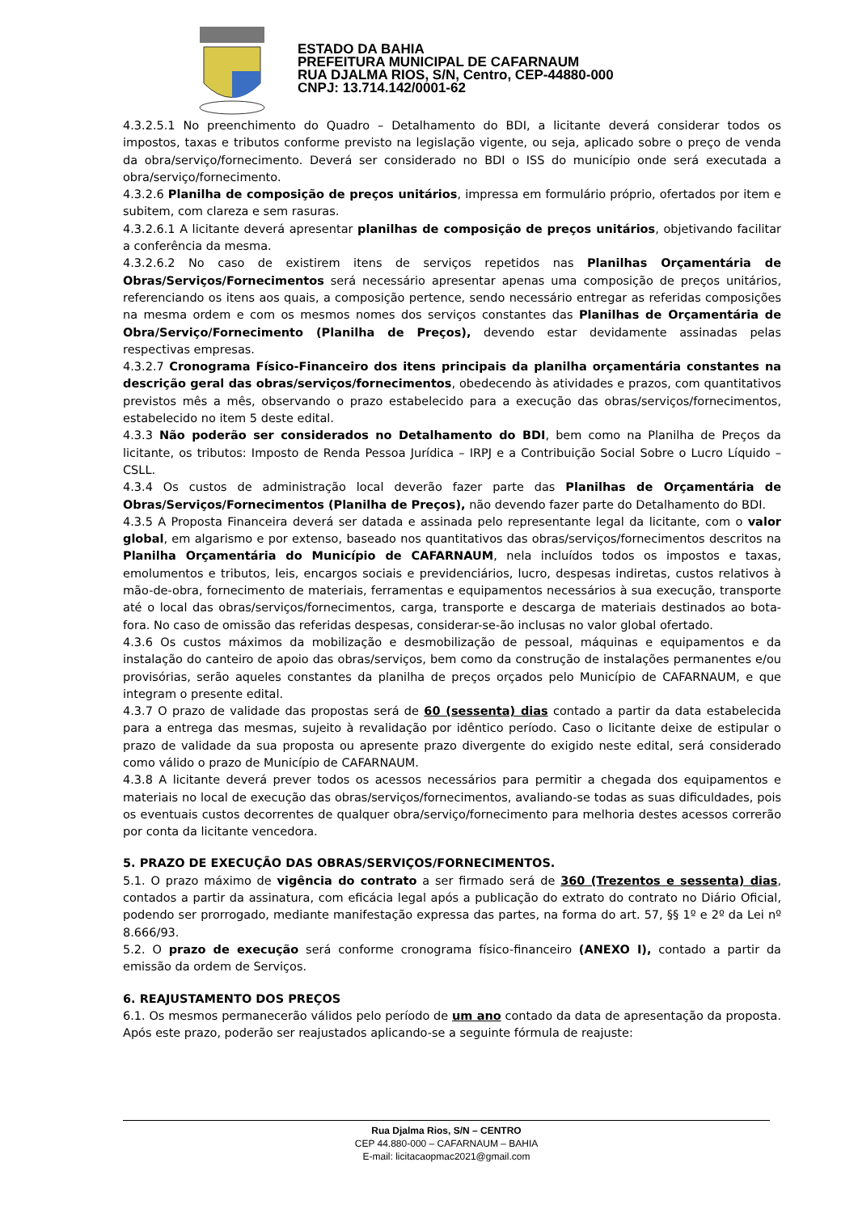ESTADO DA BAHIA
PREFEITURA MUNICIPAL DE CAFARNAUM
RUA DJALMA RIOS, S/N, Centro, CEP-44880-000
CNPJ: 13.714.142/0001-62
4.3.2.5.1 No preenchimento do Quadro – Detalhamento do BDI, a licitante deverá considerar todos os impostos, taxas e tributos conforme previsto na legislação vigente, ou seja, aplicado sobre o preço de venda da obra/serviço/fornecimento. Deverá ser considerado no BDI o ISS do município onde será executada a obra/serviço/fornecimento.
4.3.2.6 Planilha de composição de preços unitários, impressa em formulário próprio, ofertados por item e subitem, com clareza e sem rasuras.
4.3.2.6.1 A licitante deverá apresentar planilhas de composição de preços unitários, objetivando facilitar a conferência da mesma.
4.3.2.6.2 No caso de existirem itens de serviços repetidos nas Planilhas Orçamentária de Obras/Serviços/Fornecimentos será necessário apresentar apenas uma composição de preços unitários, referenciando os itens aos quais, a composição pertence, sendo necessário entregar as referidas composições na mesma ordem e com os mesmos nomes dos serviços constantes das Planilhas de Orçamentária de Obra/Serviço/Fornecimento (Planilha de Preços), devendo estar devidamente assinadas pelas respectivas empresas.
4.3.2.7 Cronograma Físico-Financeiro dos itens principais da planilha orçamentária constantes na descrição geral das obras/serviços/fornecimentos, obedecendo às atividades e prazos, com quantitativos previstos mês a mês, observando o prazo estabelecido para a execução das obras/serviços/fornecimentos, estabelecido no item 5 deste edital.
4.3.3 Não poderão ser considerados no Detalhamento do BDI, bem como na Planilha de Preços da licitante, os tributos: Imposto de Renda Pessoa Jurídica – IRPJ e a Contribuição Social Sobre o Lucro Líquido – CSLL.
4.3.4 Os custos de administração local deverão fazer parte das Planilhas de Orçamentária de Obras/Serviços/Fornecimentos (Planilha de Preços), não devendo fazer parte do Detalhamento do BDI.
4.3.5 A Proposta Financeira deverá ser datada e assinada pelo representante legal da licitante, com o valor global, em algarismo e por extenso, baseado nos quantitativos das obras/serviços/fornecimentos descritos na Planilha Orçamentária do Município de CAFARNAUM, nela incluídos todos os impostos e taxas, emolumentos e tributos, leis, encargos sociais e previdenciários, lucro, despesas indiretas, custos relativos à mão-de-obra, fornecimento de materiais, ferramentas e equipamentos necessários à sua execução, transporte até o local das obras/serviços/fornecimentos, carga, transporte e descarga de materiais destinados ao bota-fora. No caso de omissão das referidas despesas, considerar-se-ão inclusas no valor global ofertado.
4.3.6 Os custos máximos da mobilização e desmobilização de pessoal, máquinas e equipamentos e da instalação do canteiro de apoio das obras/serviços, bem como da construção de instalações permanentes e/ou provisórias, serão aqueles constantes da planilha de preços orçados pelo Município de CAFARNAUM, e que integram o presente edital.
4.3.7 O prazo de validade das propostas será de 60 (sessenta) dias contado a partir da data estabelecida para a entrega das mesmas, sujeito à revalidação por idêntico período. Caso o licitante deixe de estipular o prazo de validade da sua proposta ou apresente prazo divergente do exigido neste edital, será considerado como válido o prazo de Município de CAFARNAUM.
4.3.8 A licitante deverá prever todos os acessos necessários para permitir a chegada dos equipamentos e materiais no local de execução das obras/serviços/fornecimentos, avaliando-se todas as suas dificuldades, pois os eventuais custos decorrentes de qualquer obra/serviço/fornecimento para melhoria destes acessos correrão por conta da licitante vencedora.
5. PRAZO DE EXECUÇÃO DAS OBRAS/SERVIÇOS/FORNECIMENTOS.
5.1. O prazo máximo de vigência do contrato a ser firmado será de 360 (Trezentos e sessenta) dias, contados a partir da assinatura, com eficácia legal após a publicação do extrato do contrato no Diário Oficial, podendo ser prorrogado, mediante manifestação expressa das partes, na forma do art. 57, §§ 1º e 2º da Lei nº 8.666/93.
5.2. O prazo de execução será conforme cronograma físico-financeiro (ANEXO I), contado a partir da emissão da ordem de Serviços.
6. REAJUSTAMENTO DOS PREÇOS
6.1. Os mesmos permanecerão válidos pelo período de um ano contado da data de apresentação da proposta. Após este prazo, poderão ser reajustados aplicando-se a seguinte fórmula de reajuste:
Rua Djalma Rios, S/N – CENTRO
CEP 44.880-000 – CAFARNAUM – BAHIA
E-mail: licitacaopmac2021@gmail.com